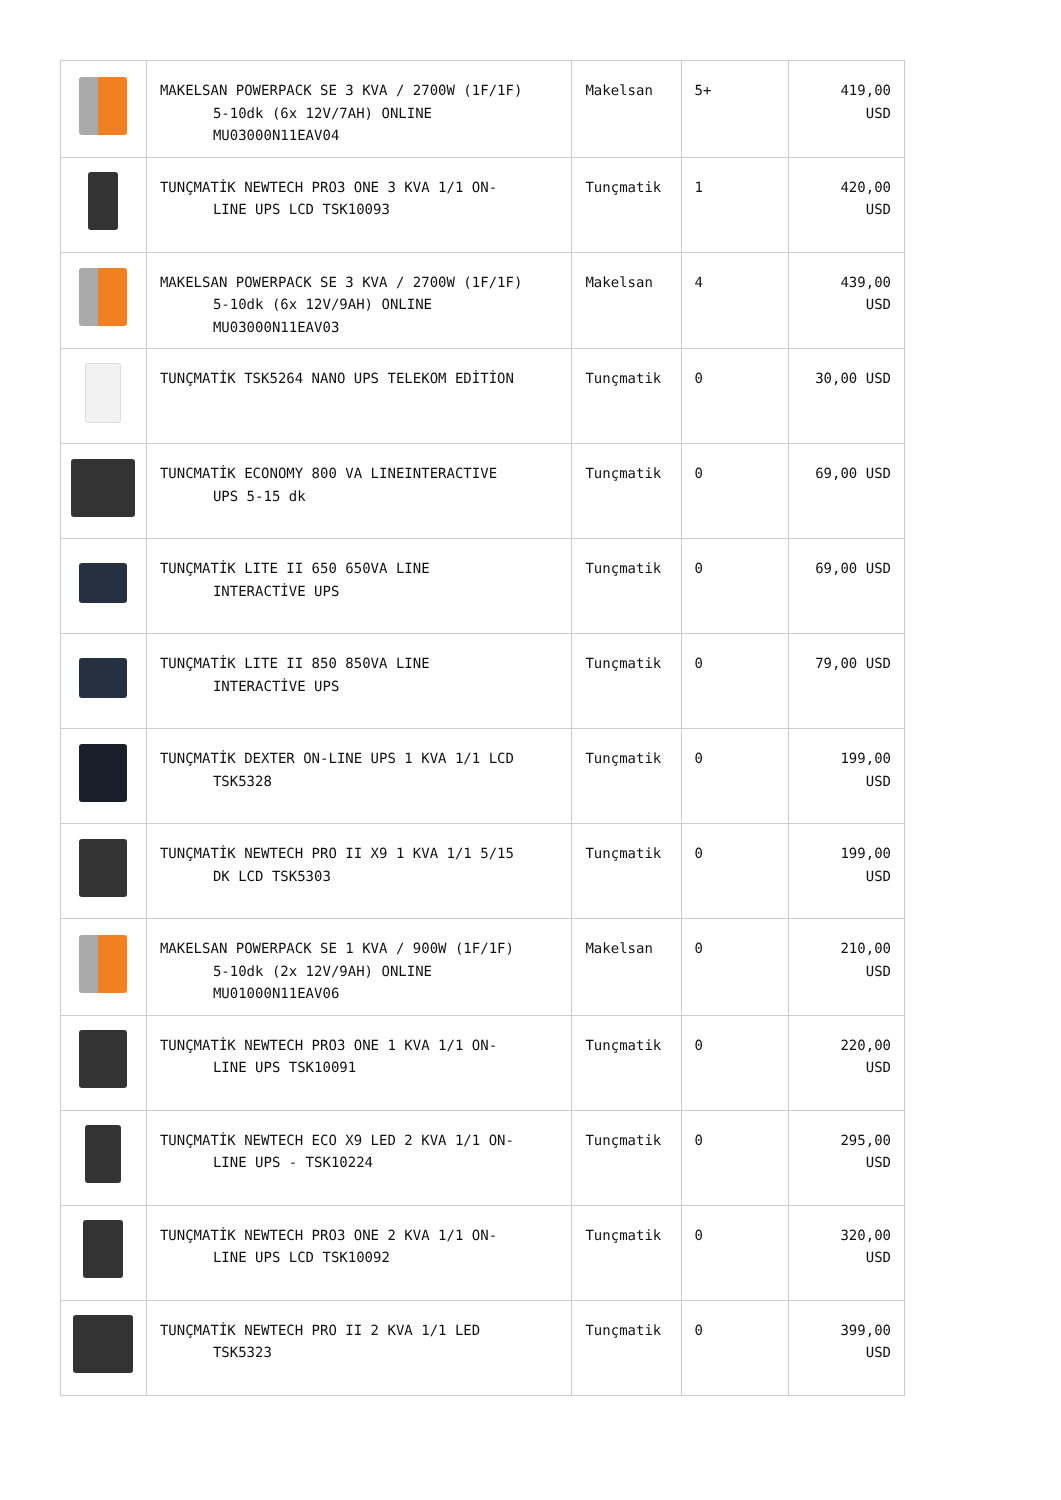| | MAKELSAN POWERPACK SE 3 KVA / 2700W (1F/1F) 5-10dk (6x 12V/7AH) ONLINE MU03000N11EAV04 | Makelsan | 5+ | 419,00 USD |
| | TUNÇMATİK NEWTECH PRO3 ONE 3 KVA 1/1 ON- LINE UPS LCD TSK10093 | Tunçmatik | 1 | 420,00 USD |
| | MAKELSAN POWERPACK SE 3 KVA / 2700W (1F/1F) 5-10dk (6x 12V/9AH) ONLINE MU03000N11EAV03 | Makelsan | 4 | 439,00 USD |
| | TUNÇMATİK TSK5264 NANO UPS TELEKOM EDİTİON | Tunçmatik | 0 | 30,00 USD |
| | TUNCMATİK ECONOMY 800 VA LINEINTERACTIVE UPS 5-15 dk | Tunçmatik | 0 | 69,00 USD |
| | TUNÇMATİK LITE II 650 650VA LINE INTERACTİVE UPS | Tunçmatik | 0 | 69,00 USD |
| | TUNÇMATİK LITE II 850 850VA LINE INTERACTİVE UPS | Tunçmatik | 0 | 79,00 USD |
| | TUNÇMATİK DEXTER ON-LINE UPS 1 KVA 1/1 LCD TSK5328 | Tunçmatik | 0 | 199,00 USD |
| | TUNÇMATİK NEWTECH PRO II X9 1 KVA 1/1 5/15 DK LCD TSK5303 | Tunçmatik | 0 | 199,00 USD |
| | MAKELSAN POWERPACK SE 1 KVA / 900W (1F/1F) 5-10dk (2x 12V/9AH) ONLINE MU01000N11EAV06 | Makelsan | 0 | 210,00 USD |
| | TUNÇMATİK NEWTECH PRO3 ONE 1 KVA 1/1 ON- LINE UPS TSK10091 | Tunçmatik | 0 | 220,00 USD |
| | TUNÇMATİK NEWTECH ECO X9 LED 2 KVA 1/1 ON- LINE UPS - TSK10224 | Tunçmatik | 0 | 295,00 USD |
| | TUNÇMATİK NEWTECH PRO3 ONE 2 KVA 1/1 ON- LINE UPS LCD TSK10092 | Tunçmatik | 0 | 320,00 USD |
| | TUNÇMATİK NEWTECH PRO II 2 KVA 1/1 LED TSK5323 | Tunçmatik | 0 | 399,00 USD |